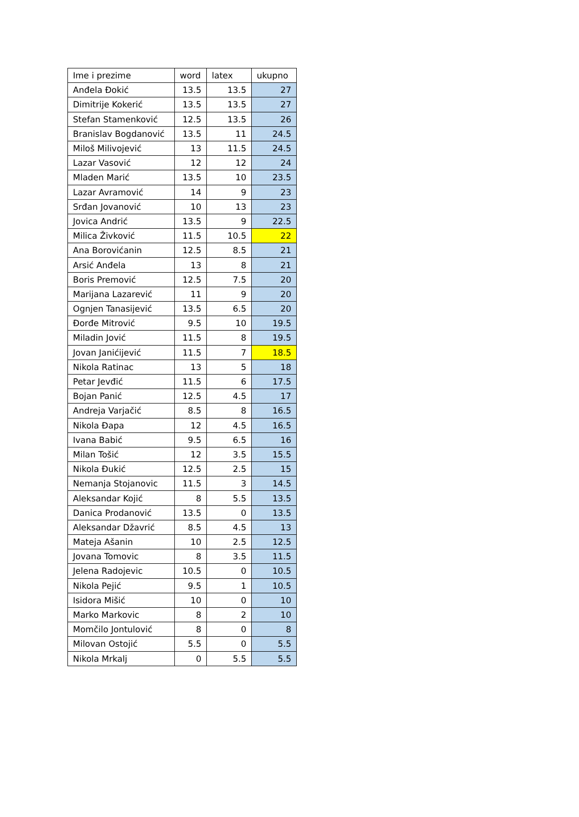| Ime i prezime | word | latex | ukupno |
| Anđela Đokić | 13.5 | 13.5 | 27 |
| Dimitrije Kokerić | 13.5 | 13.5 | 27 |
| Stefan Stamenković | 12.5 | 13.5 | 26 |
| Branislav Bogdanović | 13.5 | 11 | 24.5 |
| Miloš Milivojević | 13 | 11.5 | 24.5 |
| Lazar Vasović | 12 | 12 | 24 |
| Mladen Marić | 13.5 | 10 | 23.5 |
| Lazar Avramović | 14 | 9 | 23 |
| Srđan Jovanović | 10 | 13 | 23 |
| Jovica Andrić | 13.5 | 9 | 22.5 |
| Milica Živković | 11.5 | 10.5 | 22 |
| Ana Borovićanin | 12.5 | 8.5 | 21 |
| Arsić Anđela | 13 | 8 | 21 |
| Boris Premović | 12.5 | 7.5 | 20 |
| Marijana Lazarević | 11 | 9 | 20 |
| Ognjen Tanasijević | 13.5 | 6.5 | 20 |
| Đorđe Mitrović | 9.5 | 10 | 19.5 |
| Miladin Jović | 11.5 | 8 | 19.5 |
| Jovan Janićijević | 11.5 | 7 | 18.5 |
| Nikola Ratinac | 13 | 5 | 18 |
| Petar Jevđić | 11.5 | 6 | 17.5 |
| Bojan Panić | 12.5 | 4.5 | 17 |
| Andreja Varjačić | 8.5 | 8 | 16.5 |
| Nikola Đapa | 12 | 4.5 | 16.5 |
| Ivana Babić | 9.5 | 6.5 | 16 |
| Milan Tošić | 12 | 3.5 | 15.5 |
| Nikola Đukić | 12.5 | 2.5 | 15 |
| Nemanja Stojanovic | 11.5 | 3 | 14.5 |
| Aleksandar Kojić | 8 | 5.5 | 13.5 |
| Danica Prodanović | 13.5 | 0 | 13.5 |
| Aleksandar Džavrić | 8.5 | 4.5 | 13 |
| Mateja Ašanin | 10 | 2.5 | 12.5 |
| Jovana Tomovic | 8 | 3.5 | 11.5 |
| Jelena Radojevic | 10.5 | 0 | 10.5 |
| Nikola Pejić | 9.5 | 1 | 10.5 |
| Isidora Mišić | 10 | 0 | 10 |
| Marko Markovic | 8 | 2 | 10 |
| Momčilo Jontulović | 8 | 0 | 8 |
| Milovan Ostojić | 5.5 | 0 | 5.5 |
| Nikola Mrkalj | 0 | 5.5 | 5.5 |